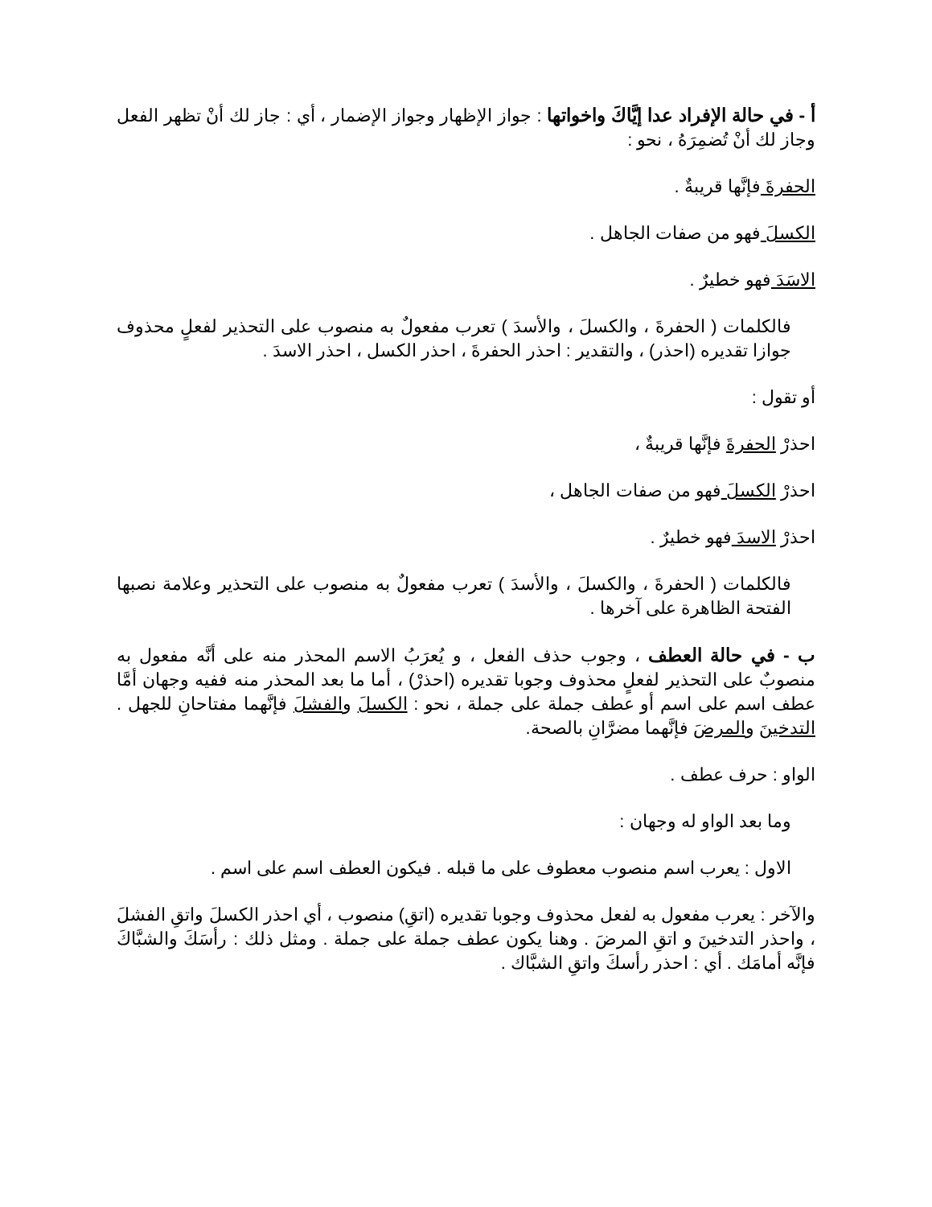أ - في حالة الإفراد عدا إيَّاكَ واخواتها : جواز الإظهار وجواز الإضمار ، أي : جاز لك أنْ تظهر الفعل وجاز لك أنْ تُضمِرَهُ ، نحو :
الحفرةَ فإنَّها قريبةٌ .
الكسلَ فهو من صفات الجاهل .
الاسَدَ فهو خطيرٌ .
فالكلمات ( الحفرةَ ، والكسلَ ، والأسدَ ) تعرب مفعولٌ به منصوب على التحذير لفعلٍ محذوف جوازا تقديره (احذر) ، والتقدير : احذر الحفرةَ ، احذر الكسل ، احذر الاسدَ .
أو تقول :
احذرْ الحفرةَ فإنَّها قريبةٌ ،
احذرْ الكسلَ فهو من صفات الجاهل ،
احذرْ الاسدَ فهو خطيرٌ .
فالكلمات ( الحفرةَ ، والكسلَ ، والأسدَ ) تعرب مفعولٌ به منصوب على التحذير وعلامة نصبها الفتحة الظاهرة على آخرها .
ب - في حالة العطف ، وجوب حذف الفعل ، و يُعرَبُ الاسم المحذر منه على أنَّه مفعول به منصوبٌ على التحذير لفعلٍ محذوف وجوبا تقديره (احذرْ) ، أما ما بعد المحذر منه ففيه وجهان أمَّا عطف اسم على اسم أو عطف جملة على جملة ، نحو : الكسلَ والفشلَ فإنَّهما مفتاحانِ للجهل . التدخينَ والمرضَ فإنَّهما مضرَّانِ بالصحة.
الواو : حرف عطف .
وما بعد الواو له وجهان :
الاول : يعرب اسم منصوب معطوف على ما قبله . فيكون العطف اسم على اسم .
والآخر : يعرب مفعول به لفعل محذوف وجوبا تقديره (اتقِ) منصوب ، أي احذر الكسلَ واتقِ الفشلَ ، واحذر التدخينَ و اتقِ المرضَ . وهنا يكون عطف جملة على جملة . ومثل ذلك : رأسَكَ والشبَّاكَ فإنَّه أمامَك . أي : احذر رأسكَ واتقِ الشبَّاك .